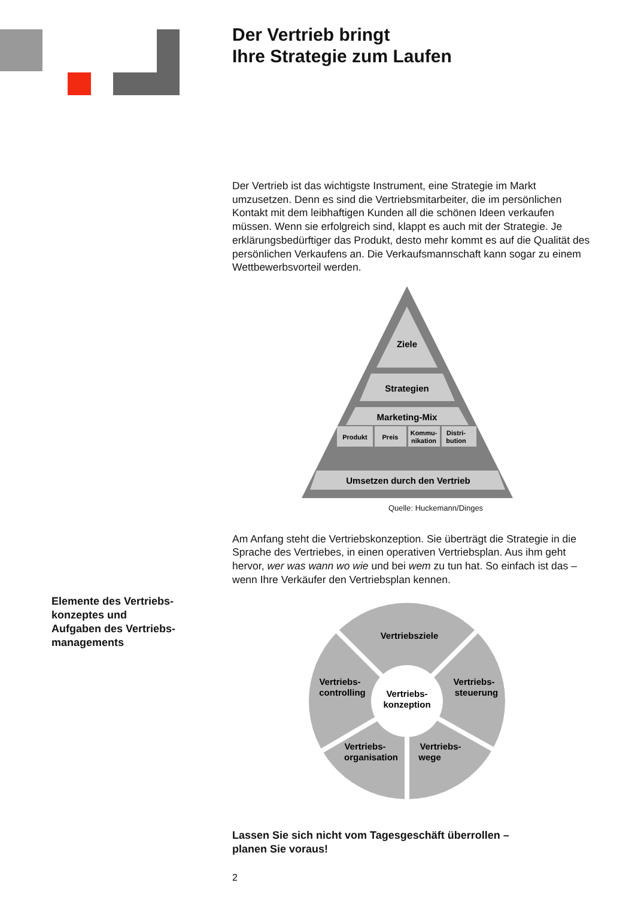Elemente des Vertriebs-
konzeptes und
Aufgaben des Vertriebs-
managements
Der Vertrieb bringt
Ihre Strategie zum Laufen
Der Vertrieb ist das wichtigste Instrument, eine Strategie im Markt umzusetzen. Denn es sind die Vertriebsmitarbeiter, die im persön­lichen Kontakt mit dem leibhaftigen Kunden all die schönen Ideen verkaufen müssen. Wenn sie erfolgreich sind, klappt es auch mit der Strategie. Je erklärungsbedürftiger das Produkt, desto mehr kommt es auf die Qualität des persönlichen Verkaufens an. Die Verkaufs­mannschaft kann sogar zu einem Wettbewerbsvorteil werden.
Ziele
Strategien
Marketing-Mix
Produkt
Preis
Kommu-
nikation
Distri-
bution
Umsetzen durch den Vertrieb
Quelle: Huckemann/Dinges
Am Anfang steht die Vertriebskonzeption. Sie überträgt die Strategie in die Sprache des Vertriebes, in einen operativen Vertriebsplan. Aus ihm geht hervor, wer was wann wo wie und bei wem zu tun hat. So einfach ist das – wenn Ihre Verkäufer den Vertriebsplan kennen.
Vertriebsziele
Vertriebs-
konzeption
Vertriebs-
controlling
Vertriebs-
steuerung
Vertriebs-
organisation
Vertriebs-
wege
Lassen Sie sich nicht vom Tagesgeschäft überrollen –
planen Sie voraus!
2